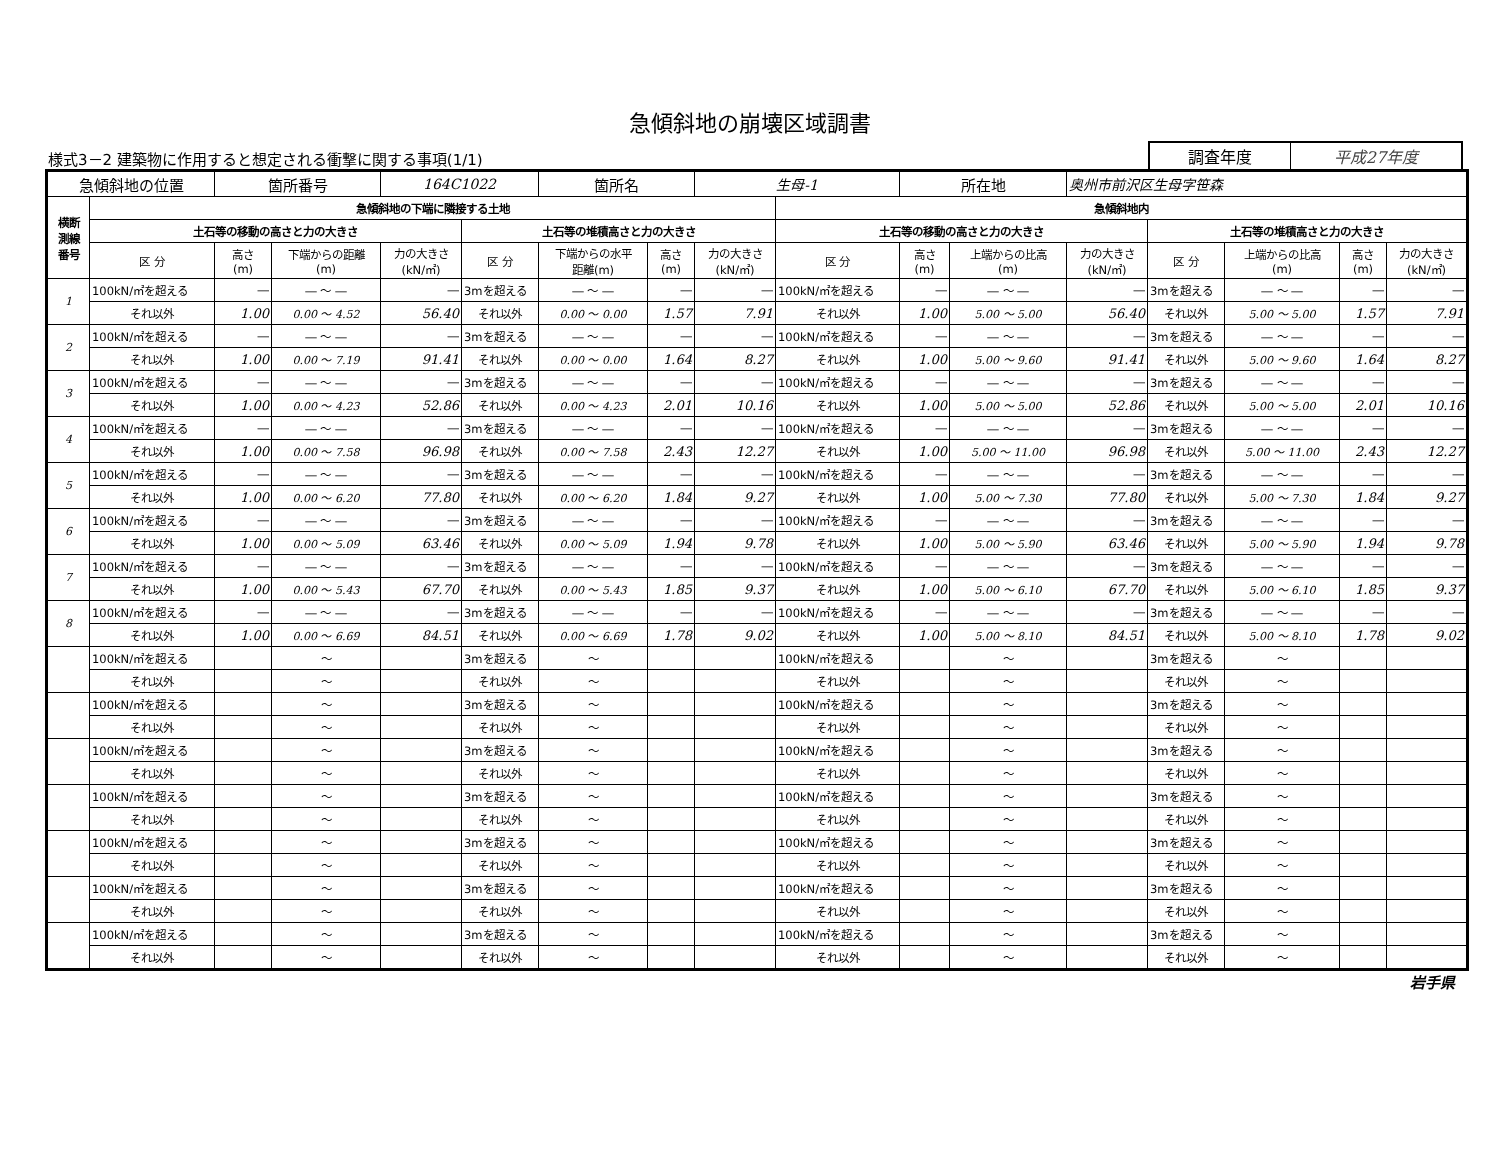急傾斜地の崩壊区域調書
様式3－2 建築物に作用すると想定される衝撃に関する事項(1/1)
調査年度 平成27年度
| 急傾斜地の位置 | | 箇所番号 | | 164C1022 | | 箇所名 | | 生母-1 | | 所在地 | | 奥州市前沢区生母字笹森 | | | | |
| 横断 測線 番号 | 急傾斜地の下端に隣接する土地 | | | | | | | | 急傾斜地内 | | | | | | | |
| | 土石等の移動の高さと力の大きさ | | | | 土石等の堆積高さと力の大きさ | | | | 土石等の移動の高さと力の大きさ | | | | 土石等の堆積高さと力の大きさ | | | |
| | 区 分 | 高さ (m) | 下端からの距離 (m) | 力の大きさ (kN/㎡) | 区 分 | 下端からの水平 距離(m) | 高さ (m) | 力の大きさ (kN/㎡) | 区 分 | 高さ (m) | 上端からの比高 (m) | 力の大きさ (kN/㎡) | 区 分 | 上端からの比高 (m) | 高さ (m) | 力の大きさ (kN/㎡) |
| 1 | 100kN/㎡を超える | ― | ― ～ ― | ― | 3mを超える | ― ～ ― | ― | ― | 100kN/㎡を超える | ― | ― ～ ― | ― | 3mを超える | ― ～ ― | ― | ― |
| | それ以外 | 1.00 | 0.00 ～ 4.52 | 56.40 | それ以外 | 0.00 ～ 0.00 | 1.57 | 7.91 | それ以外 | 1.00 | 5.00 ～ 5.00 | 56.40 | それ以外 | 5.00 ～ 5.00 | 1.57 | 7.91 |
| 2 | 100kN/㎡を超える | ― | ― ～ ― | ― | 3mを超える | ― ～ ― | ― | ― | 100kN/㎡を超える | ― | ― ～ ― | ― | 3mを超える | ― ～ ― | ― | ― |
| | それ以外 | 1.00 | 0.00 ～ 7.19 | 91.41 | それ以外 | 0.00 ～ 0.00 | 1.64 | 8.27 | それ以外 | 1.00 | 5.00 ～ 9.60 | 91.41 | それ以外 | 5.00 ～ 9.60 | 1.64 | 8.27 |
| 3 | 100kN/㎡を超える | ― | ― ～ ― | ― | 3mを超える | ― ～ ― | ― | ― | 100kN/㎡を超える | ― | ― ～ ― | ― | 3mを超える | ― ～ ― | ― | ― |
| | それ以外 | 1.00 | 0.00 ～ 4.23 | 52.86 | それ以外 | 0.00 ～ 4.23 | 2.01 | 10.16 | それ以外 | 1.00 | 5.00 ～ 5.00 | 52.86 | それ以外 | 5.00 ～ 5.00 | 2.01 | 10.16 |
| 4 | 100kN/㎡を超える | ― | ― ～ ― | ― | 3mを超える | ― ～ ― | ― | ― | 100kN/㎡を超える | ― | ― ～ ― | ― | 3mを超える | ― ～ ― | ― | ― |
| | それ以外 | 1.00 | 0.00 ～ 7.58 | 96.98 | それ以外 | 0.00 ～ 7.58 | 2.43 | 12.27 | それ以外 | 1.00 | 5.00 ～ 11.00 | 96.98 | それ以外 | 5.00 ～ 11.00 | 2.43 | 12.27 |
| 5 | 100kN/㎡を超える | ― | ― ～ ― | ― | 3mを超える | ― ～ ― | ― | ― | 100kN/㎡を超える | ― | ― ～ ― | ― | 3mを超える | ― ～ ― | ― | ― |
| | それ以外 | 1.00 | 0.00 ～ 6.20 | 77.80 | それ以外 | 0.00 ～ 6.20 | 1.84 | 9.27 | それ以外 | 1.00 | 5.00 ～ 7.30 | 77.80 | それ以外 | 5.00 ～ 7.30 | 1.84 | 9.27 |
| 6 | 100kN/㎡を超える | ― | ― ～ ― | ― | 3mを超える | ― ～ ― | ― | ― | 100kN/㎡を超える | ― | ― ～ ― | ― | 3mを超える | ― ～ ― | ― | ― |
| | それ以外 | 1.00 | 0.00 ～ 5.09 | 63.46 | それ以外 | 0.00 ～ 5.09 | 1.94 | 9.78 | それ以外 | 1.00 | 5.00 ～ 5.90 | 63.46 | それ以外 | 5.00 ～ 5.90 | 1.94 | 9.78 |
| 7 | 100kN/㎡を超える | ― | ― ～ ― | ― | 3mを超える | ― ～ ― | ― | ― | 100kN/㎡を超える | ― | ― ～ ― | ― | 3mを超える | ― ～ ― | ― | ― |
| | それ以外 | 1.00 | 0.00 ～ 5.43 | 67.70 | それ以外 | 0.00 ～ 5.43 | 1.85 | 9.37 | それ以外 | 1.00 | 5.00 ～ 6.10 | 67.70 | それ以外 | 5.00 ～ 6.10 | 1.85 | 9.37 |
| 8 | 100kN/㎡を超える | ― | ― ～ ― | ― | 3mを超える | ― ～ ― | ― | ― | 100kN/㎡を超える | ― | ― ～ ― | ― | 3mを超える | ― ～ ― | ― | ― |
| | それ以外 | 1.00 | 0.00 ～ 6.69 | 84.51 | それ以外 | 0.00 ～ 6.69 | 1.78 | 9.02 | それ以外 | 1.00 | 5.00 ～ 8.10 | 84.51 | それ以外 | 5.00 ～ 8.10 | 1.78 | 9.02 |
| | 100kN/㎡を超える | | ～ | | 3mを超える | ～ | | | 100kN/㎡を超える | | ～ | | 3mを超える | ～ | | |
| | それ以外 | | ～ | | それ以外 | ～ | | | それ以外 | | ～ | | それ以外 | ～ | | |
| | 100kN/㎡を超える | | ～ | | 3mを超える | ～ | | | 100kN/㎡を超える | | ～ | | 3mを超える | ～ | | |
| | それ以外 | | ～ | | それ以外 | ～ | | | それ以外 | | ～ | | それ以外 | ～ | | |
| | 100kN/㎡を超える | | ～ | | 3mを超える | ～ | | | 100kN/㎡を超える | | ～ | | 3mを超える | ～ | | |
| | それ以外 | | ～ | | それ以外 | ～ | | | それ以外 | | ～ | | それ以外 | ～ | | |
| | 100kN/㎡を超える | | ～ | | 3mを超える | ～ | | | 100kN/㎡を超える | | ～ | | 3mを超える | ～ | | |
| | それ以外 | | ～ | | それ以外 | ～ | | | それ以外 | | ～ | | それ以外 | ～ | | |
| | 100kN/㎡を超える | | ～ | | 3mを超える | ～ | | | 100kN/㎡を超える | | ～ | | 3mを超える | ～ | | |
| | それ以外 | | ～ | | それ以外 | ～ | | | それ以外 | | ～ | | それ以外 | ～ | | |
| | 100kN/㎡を超える | | ～ | | 3mを超える | ～ | | | 100kN/㎡を超える | | ～ | | 3mを超える | ～ | | |
| | それ以外 | | ～ | | それ以外 | ～ | | | それ以外 | | ～ | | それ以外 | ～ | | |
| | 100kN/㎡を超える | | ～ | | 3mを超える | ～ | | | 100kN/㎡を超える | | ～ | | 3mを超える | ～ | | |
| | それ以外 | | ～ | | それ以外 | ～ | | | それ以外 | | ～ | | それ以外 | ～ | | |
岩手県